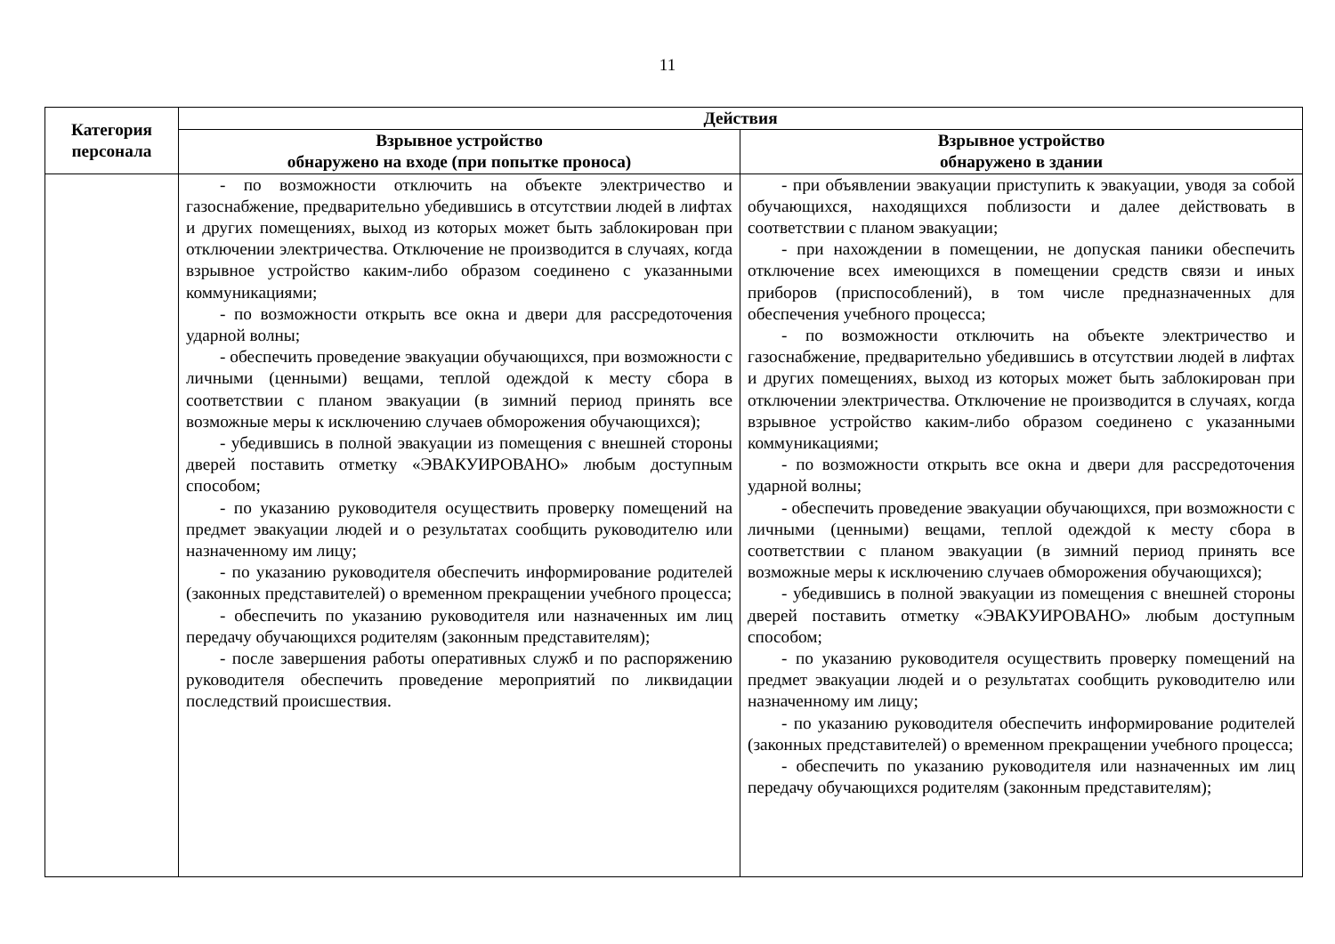11
| Категория персонала | Действия | |
| --- | --- | --- |
| | Взрывное устройство обнаружено на входе (при попытке проноса) | Взрывное устройство обнаружено в здании |
| | - по возможности отключить на объекте электричество и газоснабжение, предварительно убедившись в отсутствии людей в лифтах и других помещениях, выход из которых может быть заблокирован при отключении электричества. Отключение не производится в случаях, когда взрывное устройство каким-либо образом соединено с указанными коммуникациями; - по возможности открыть все окна и двери для рассредоточения ударной волны; - обеспечить проведение эвакуации обучающихся, при возможности с личными (ценными) вещами, теплой одеждой к месту сбора в соответствии с планом эвакуации (в зимний период принять все возможные меры к исключению случаев обморожения обучающихся); - убедившись в полной эвакуации из помещения с внешней стороны дверей поставить отметку «ЭВАКУИРОВАНО» любым доступным способом; - по указанию руководителя осуществить проверку помещений на предмет эвакуации людей и о результатах сообщить руководителю или назначенному им лицу; - по указанию руководителя обеспечить информирование родителей (законных представителей) о временном прекращении учебного процесса; - обеспечить по указанию руководителя или назначенных им лиц передачу обучающихся родителям (законным представителям); - после завершения работы оперативных служб и по распоряжению руководителя обеспечить проведение мероприятий по ликвидации последствий происшествия. | - при объявлении эвакуации приступить к эвакуации, уводя за собой обучающихся, находящихся поблизости и далее действовать в соответствии с планом эвакуации; - при нахождении в помещении, не допуская паники обеспечить отключение всех имеющихся в помещении средств связи и иных приборов (приспособлений), в том числе предназначенных для обеспечения учебного процесса; - по возможности отключить на объекте электричество и газоснабжение, предварительно убедившись в отсутствии людей в лифтах и других помещениях, выход из которых может быть заблокирован при отключении электричества. Отключение не производится в случаях, когда взрывное устройство каким-либо образом соединено с указанными коммуникациями; - по возможности открыть все окна и двери для рассредоточения ударной волны; - обеспечить проведение эвакуации обучающихся, при возможности с личными (ценными) вещами, теплой одеждой к месту сбора в соответствии с планом эвакуации (в зимний период принять все возможные меры к исключению случаев обморожения обучающихся); - убедившись в полной эвакуации из помещения с внешней стороны дверей поставить отметку «ЭВАКУИРОВАНО» любым доступным способом; - по указанию руководителя осуществить проверку помещений на предмет эвакуации людей и о результатах сообщить руководителю или назначенному им лицу; - по указанию руководителя обеспечить информирование родителей (законных представителей) о временном прекращении учебного процесса; - обеспечить по указанию руководителя или назначенных им лиц передачу обучающихся родителям (законным представителям); |